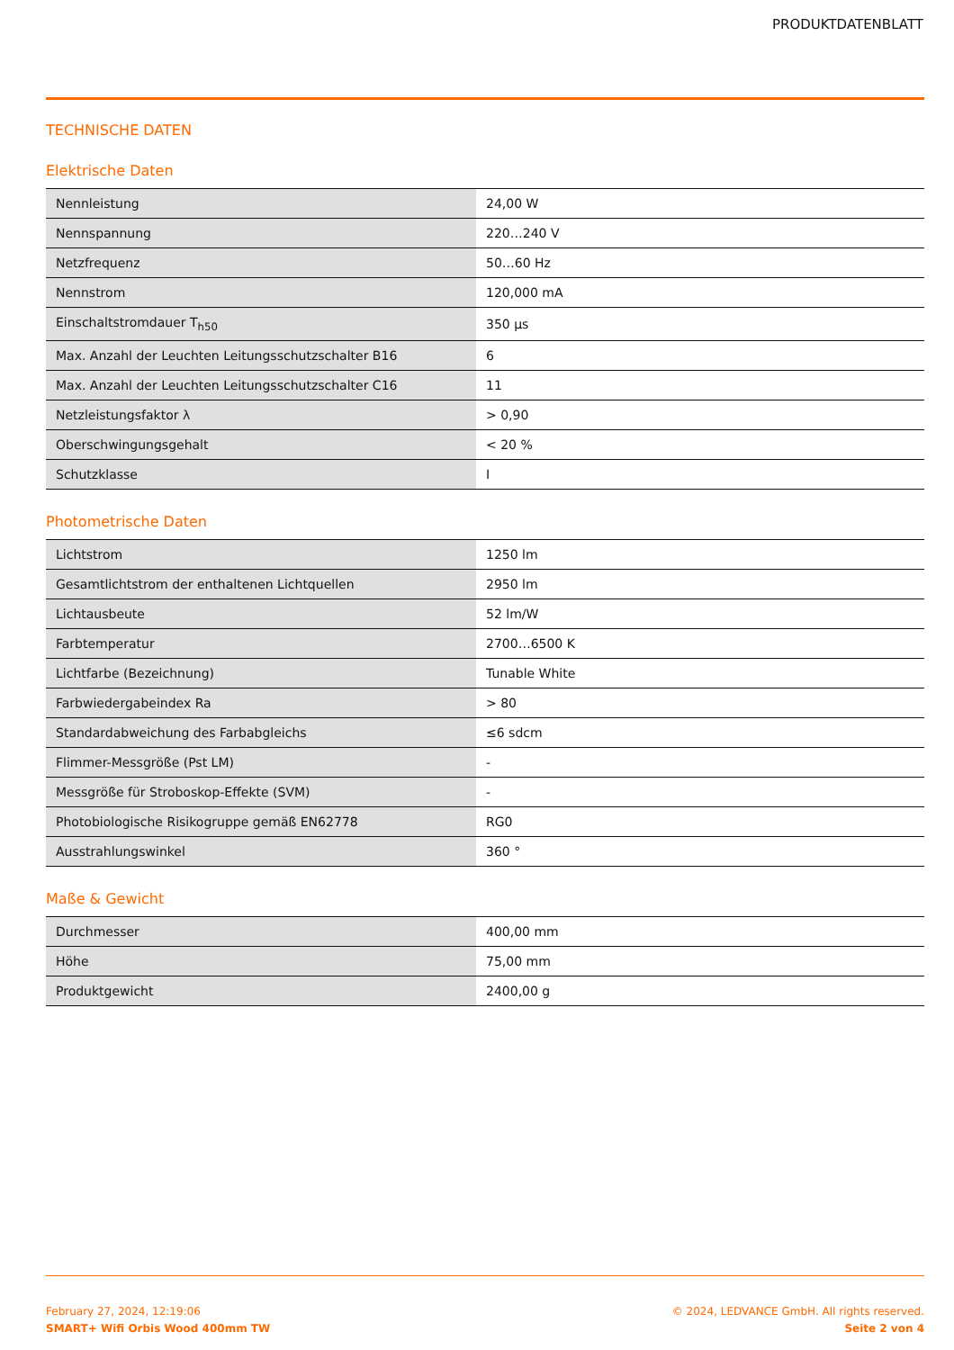PRODUKTDATENBLATT
TECHNISCHE DATEN
Elektrische Daten
| Nennleistung | 24,00 W |
| Nennspannung | 220…240 V |
| Netzfrequenz | 50…60 Hz |
| Nennstrom | 120,000 mA |
| Einschaltstromdauer T<sub>h50</sub> | 350 µs |
| Max. Anzahl der Leuchten Leitungsschutzschalter B16 | 6 |
| Max. Anzahl der Leuchten Leitungsschutzschalter C16 | 11 |
| Netzleistungsfaktor λ | > 0,90 |
| Oberschwingungsgehalt | < 20 % |
| Schutzklasse | I |
Photometrische Daten
| Lichtstrom | 1250 lm |
| Gesamtlichtstrom der enthaltenen Lichtquellen | 2950 lm |
| Lichtausbeute | 52 lm/W |
| Farbtemperatur | 2700…6500 K |
| Lichtfarbe (Bezeichnung) | Tunable White |
| Farbwiedergabeindex Ra | > 80 |
| Standardabweichung des Farbabgleichs | ≤6 sdcm |
| Flimmer-Messgröße (Pst LM) | - |
| Messgröße für Stroboskop-Effekte (SVM) | - |
| Photobiologische Risikogruppe gemäß EN62778 | RG0 |
| Ausstrahlungswinkel | 360 ° |
Maße & Gewicht
| Durchmesser | 400,00 mm |
| Höhe | 75,00 mm |
| Produktgewicht | 2400,00 g |
February 27, 2024, 12:19:06
SMART+ Wifi Orbis Wood 400mm TW
© 2024, LEDVANCE GmbH. All rights reserved.
Seite 2 von 4